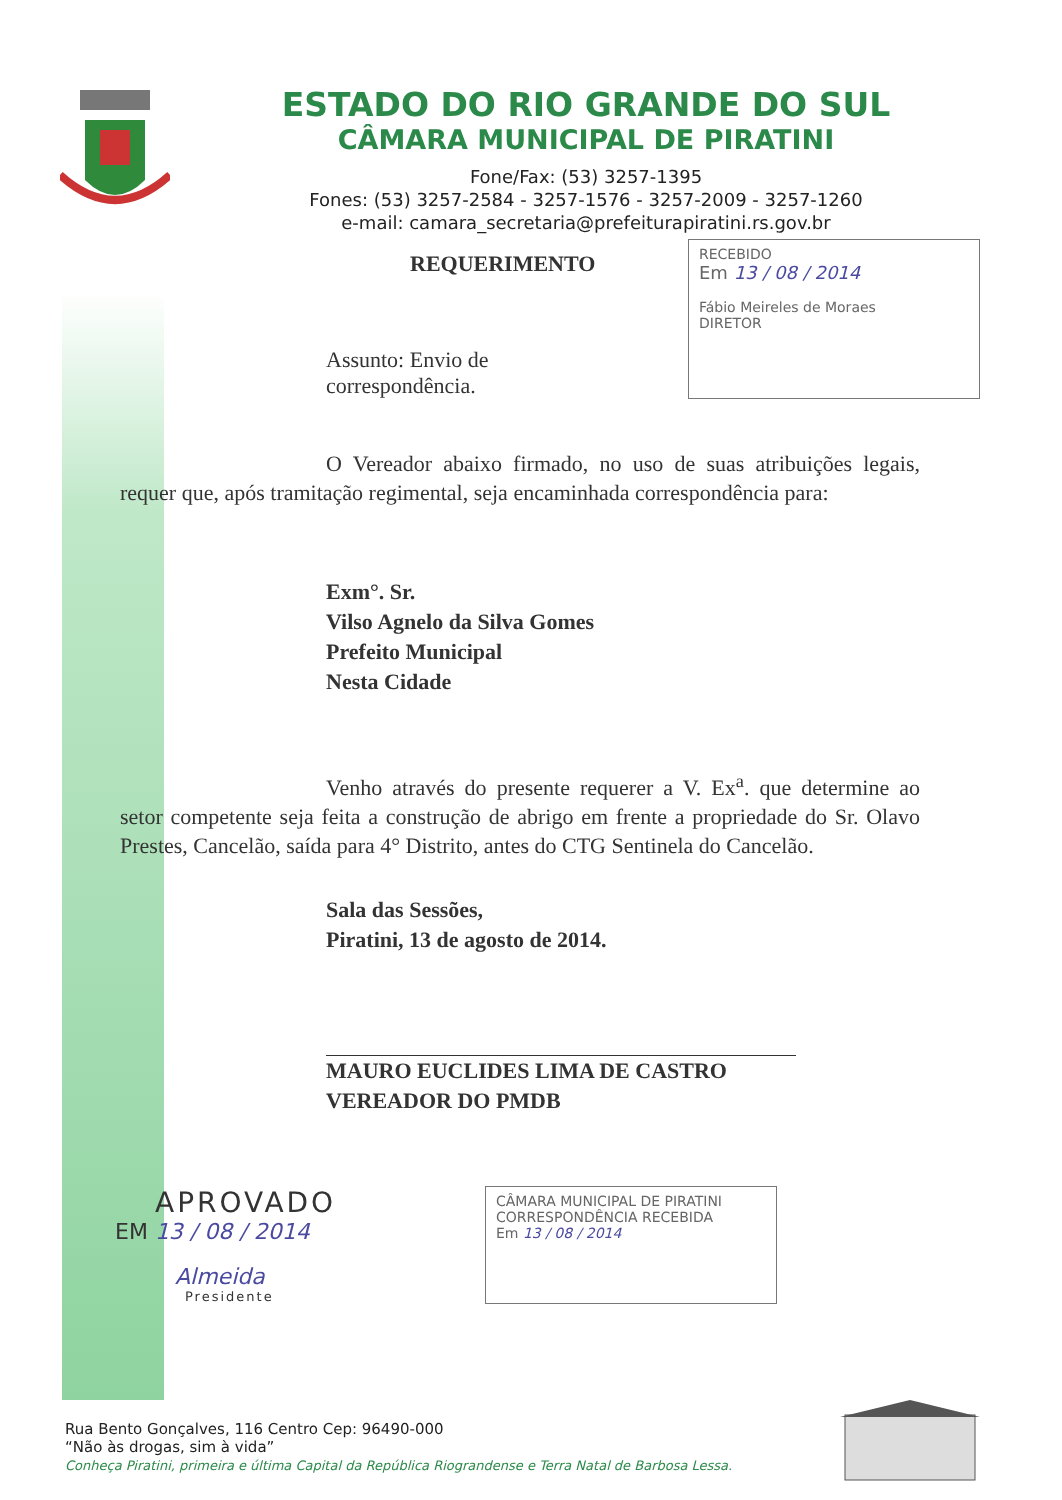ESTADO DO RIO GRANDE DO SUL
CÂMARA MUNICIPAL DE PIRATINI
Fone/Fax: (53) 3257-1395
Fones: (53) 3257-2584 - 3257-1576 - 3257-2009 - 3257-1260
e-mail: camara_secretaria@prefeiturapiratini.rs.gov.br
REQUERIMENTO
Assunto: Envio de correspondência.
RECEBIDO
Em 13 / 08 / 2014
Fábio Meireles de Moraes
DIRETOR
O Vereador abaixo firmado, no uso de suas atribuições legais, requer que, após tramitação regimental, seja encaminhada correspondência para:
Exm°. Sr.
Vilso Agnelo da Silva Gomes
Prefeito Municipal
Nesta Cidade
Venho através do presente requerer a V. Ex<sup>a</sup>. que determine ao setor competente seja feita a construção de abrigo em frente a propriedade do Sr. Olavo Prestes, Cancelão, saída para 4° Distrito, antes do CTG Sentinela do Cancelão.
Sala das Sessões,
Piratini, 13 de agosto de 2014.
MAURO EUCLIDES LIMA DE CASTRO
VEREADOR DO PMDB
APROVADO
EM 13 / 08 / 2014
Almeida
Presidente
CÂMARA MUNICIPAL DE PIRATINI
CORRESPONDÊNCIA RECEBIDA
Em 13 / 08 / 2014
Rua Bento Gonçalves, 116 Centro Cep: 96490-000
“Não às drogas, sim à vida”
Conheça Piratini, primeira e última Capital da República Riograndense e Terra Natal de Barbosa Lessa.